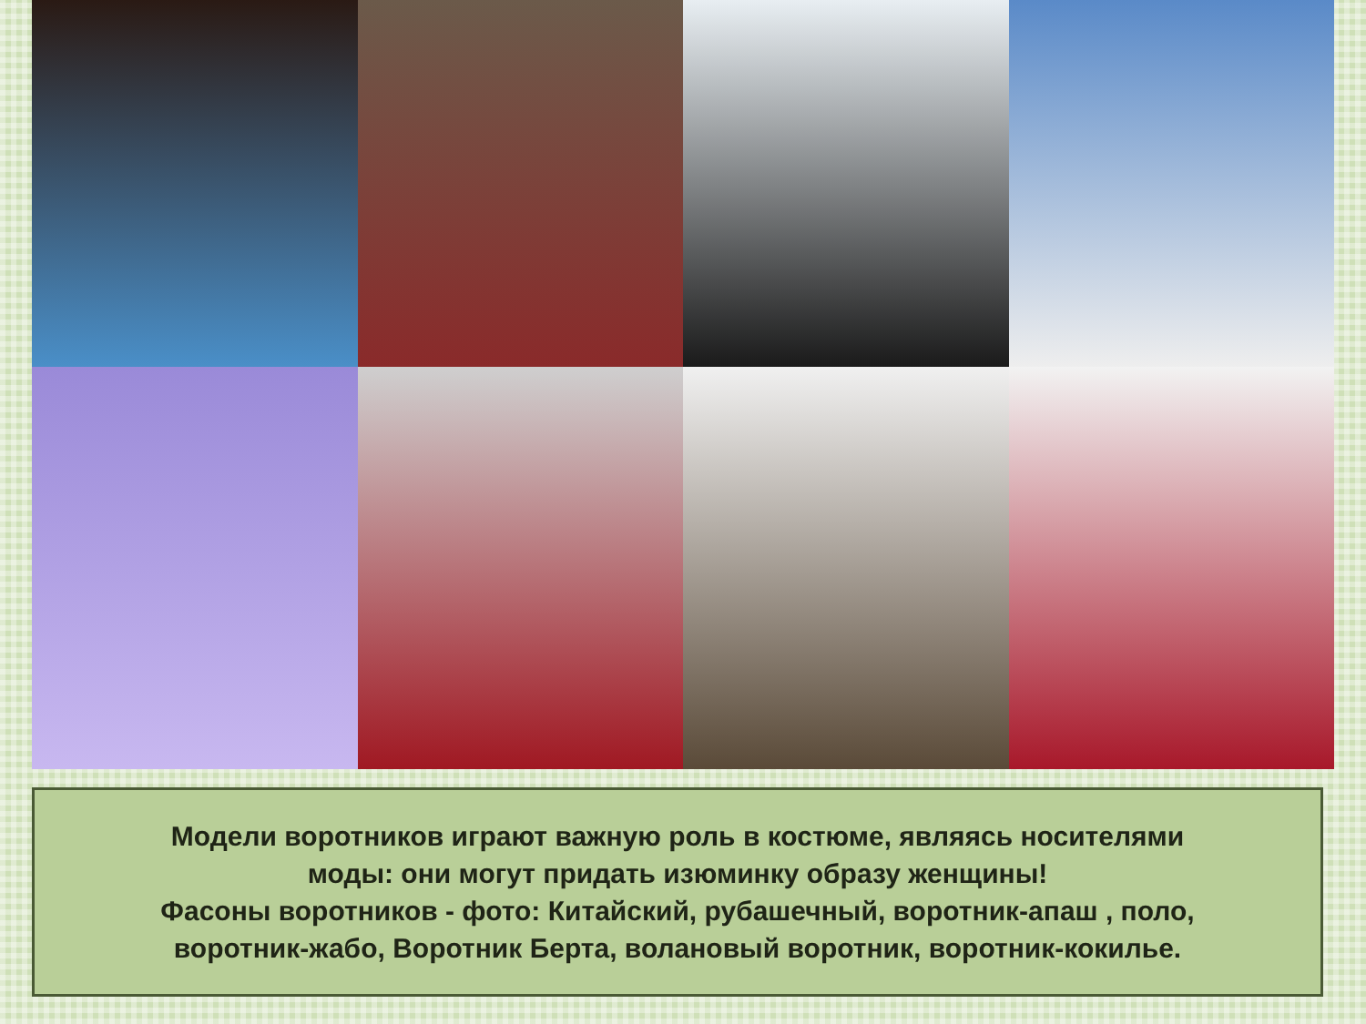Модели воротников играют важную роль в костюме, являясь носителями
моды: они могут придать изюминку образу женщины!
Фасоны воротников - фото: Китайский, рубашечный, воротник-апаш , поло,
воротник-жабо, Воротник Берта, волановый воротник, воротник-кокилье.